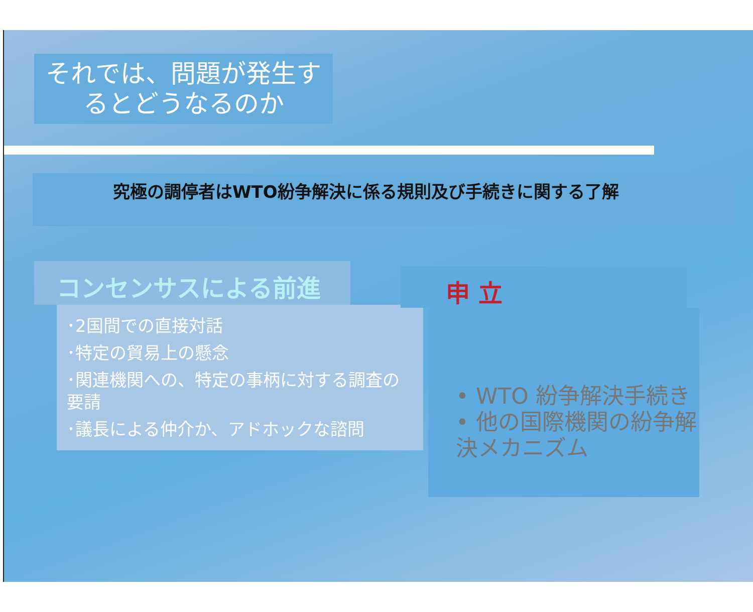それでは、問題が発生す
るとどうなるのか
究極の調停者はWTO紛争解決に係る規則及び手続きに関する了解
コンセンサスによる前進
･2国間での直接対話
･特定の貿易上の懸念
･関連機関への、特定の事柄に対する調査の要請
･議長による仲介か、アドホックな諮問
申 立
• WTO 紛争解決手続き
• 他の国際機関の紛争解決メカニズム